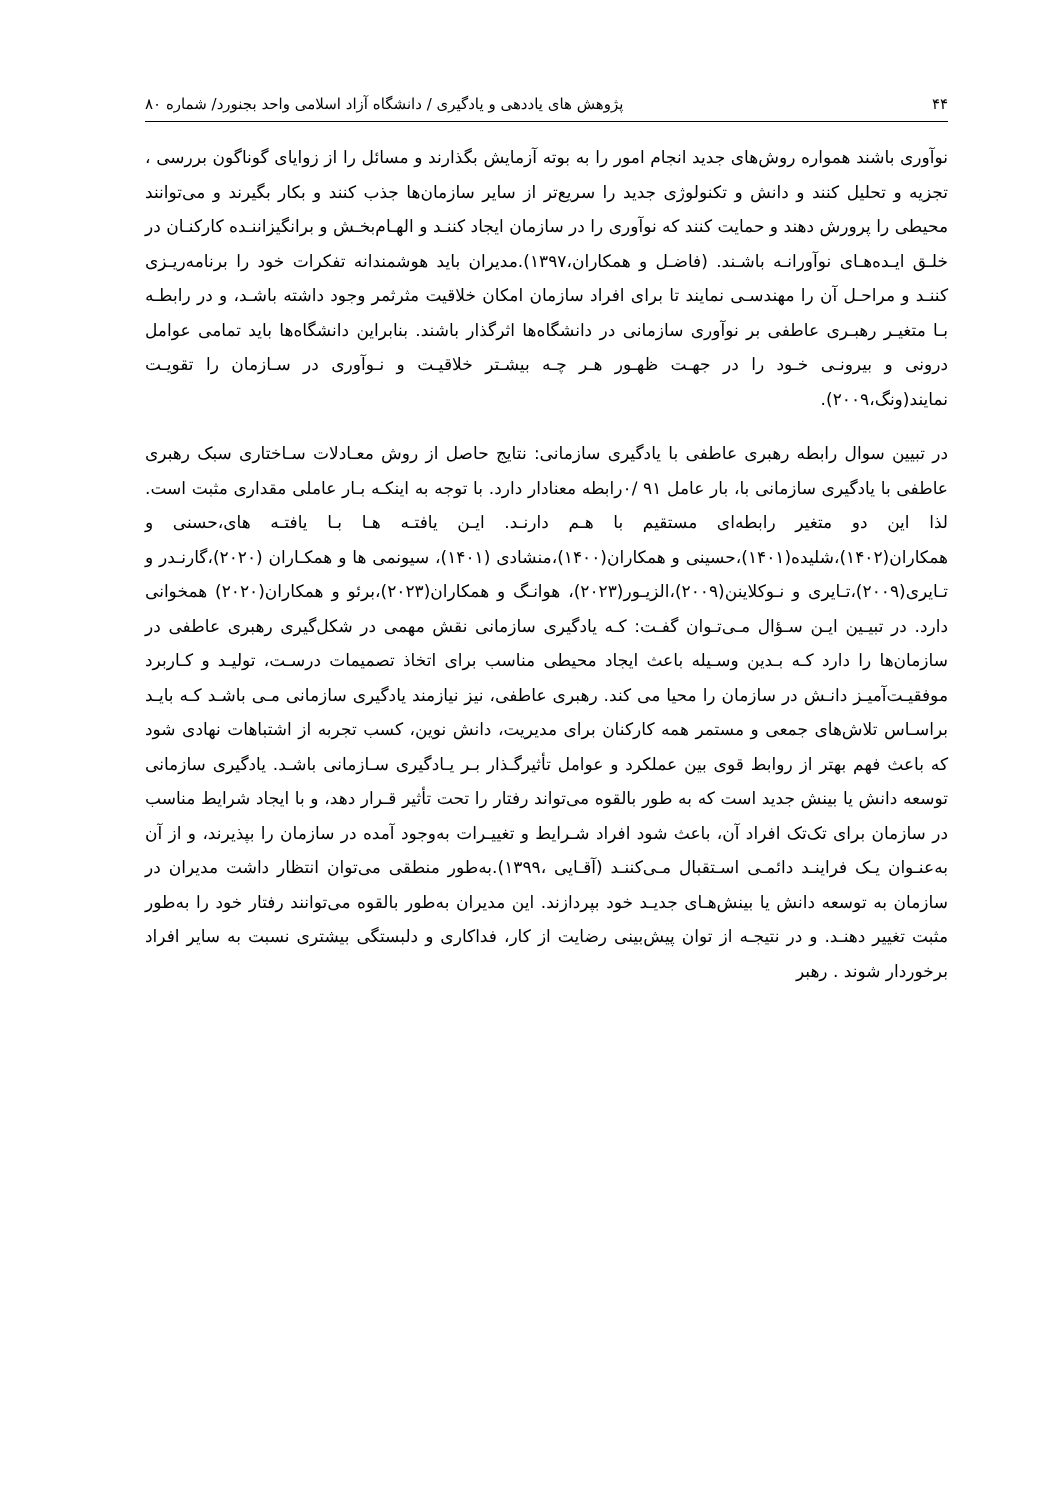۴۴ پژوهش های یاددهی و یادگیری / دانشگاه آزاد اسلامی واحد بجنورد/ شماره ۸۰
نوآوری باشند همواره روش‌های جدید انجام امور را به بوته آزمایش بگذارند و مسائل را از زوایای گوناگون بررسی ، تجزیه و تحلیل کنند و دانش و تکنولوژی جدید را سریع‌تر از سایر سازمان‌ها جذب کنند و بکار بگیرند و می‌توانند محیطی را پرورش دهند و حمایت کنند که نوآوری را در سازمان ایجاد کننـد و الهـام‌بخـش و برانگیزاننـده کارکنـان در خلـق ایـده‌هـای نوآورانـه باشـند. (فاضـل و همکاران،۱۳۹۷).مدیران باید هوشمندانه تفکرات خود را برنامه‌ریـزی کننـد و مراحـل آن را مهندسـی نمایند تا برای افراد سازمان امکان خلاقیت مثرثمر وجود داشته باشـد، و در رابطـه بـا متغیـر رهبـری عاطفی بر نوآوری سازمانی در دانشگاه‌ها اثرگذار باشند. بنابراین دانشگاه‌ها باید تمامی عوامل درونی و بیرونـی خـود را در جهـت ظهـور هـر چـه بیشـتر خلاقیـت و نـوآوری در سـازمان را تقویـت نمایند(ونگ،۲۰۰۹).
در تبیین سوال رابطه رهبری عاطفی با یادگیری سازمانی: نتایج حاصل از روش معـادلات سـاختاری سبک رهبری عاطفی با یادگیری سازمانی با، بار عامل ۹۱ /۰رابطه معنادار دارد. با توجه به اینکـه بـار عاملی مقداری مثبت است. لذا این دو متغیر رابطه‌ای مستقیم با هـم دارنـد. ایـن یافتـه هـا بـا یافتـه های،حسنی و همکاران(۱۴۰۲)،شلیده(۱۴۰۱)،حسینی و همکاران(۱۴۰۰)،منشادی (۱۴۰۱)، سیونمی ها و همکـاران (۲۰۲۰)،گارنـدر و تـایری(۲۰۰۹)،تـایری و نـوکلاینن(۲۰۰۹)،الزیـور(۲۰۲۳)، هوانـگ و همکاران(۲۰۲۳)،برئو و همکاران(۲۰۲۰) همخوانی دارد. در تبیـین ایـن سـؤال مـی‌تـوان گفـت: کـه یادگیری سازمانی نقش مهمی در شکل‌گیری رهبری عاطفی در سازمان‌ها را دارد کـه بـدین وسـیله باعث ایجاد محیطی مناسب برای اتخاذ تصمیمات درسـت، تولیـد و کـاربرد موفقیـت‌آمیـز دانـش در سازمان را محیا می کند. رهبری عاطفی، نیز نیازمند یادگیری سازمانی مـی باشـد کـه بایـد براسـاس تلاش‌های جمعی و مستمر همه کارکنان برای مدیریت، دانش نوین، کسب تجربه از اشتباهات نهادی شود که باعث فهم بهتر از روابط قوی بین عملکرد و عوامل تأثیرگـذار بـر یـادگیری سـازمانی باشـد. یادگیری سازمانی توسعه دانش یا بینش جدید است که به طور بالقوه می‌تواند رفتار را تحت تأثیر قـرار دهد، و با ایجاد شرایط مناسب در سازمان برای تک‌تک افراد آن، باعث شود افراد شـرایط و تغییـرات به‌وجود آمده در سازمان را بپذیرند، و از آن به‌عنـوان یـک فراینـد دائمـی اسـتقبال مـی‌کننـد (آقـایی ،۱۳۹۹).به‌طور منطقی می‌توان انتظار داشت مدیران در سازمان به توسعه دانش یا بینش‌هـای جدیـد خود بپردازند. این مدیران به‌طور بالقوه می‌توانند رفتار خود را به‌طور مثبت تغییر دهنـد. و در نتیجـه از توان پیش‌بینی رضایت از کار، فداکاری و دلبستگی بیشتری نسبت به سایر افراد برخوردار شوند . رهبر